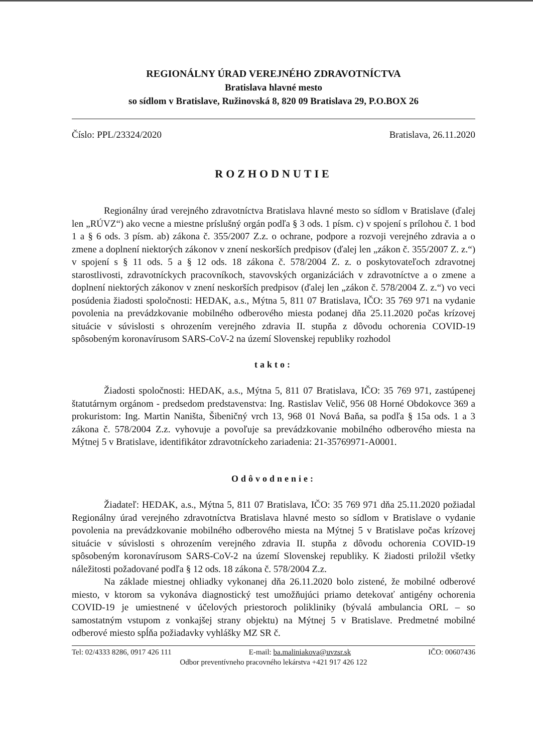REGIONÁLNY ÚRAD VEREJNÉHO ZDRAVOTNÍCTVA
Bratislava hlavné mesto
so sídlom v Bratislave, Ružinovská 8, 820 09 Bratislava 29, P.O.BOX 26
Číslo: PPL/23324/2020 Bratislava, 26.11.2020
ROZHODNUTIE
Regionálny úrad verejného zdravotníctva Bratislava hlavné mesto so sídlom v Bratislave (ďalej len „RÚVZ“) ako vecne a miestne príslušný orgán podľa § 3 ods. 1 písm. c) v spojení s prílohou č. 1 bod 1 a § 6 ods. 3 písm. ab) zákona č. 355/2007 Z.z. o ochrane, podpore a rozvoji verejného zdravia a o zmene a doplnení niektorých zákonov v znení neskorších predpisov (ďalej len „zákon č. 355/2007 Z. z.“) v spojení s § 11 ods. 5 a § 12 ods. 18 zákona č. 578/2004 Z. z. o poskytovateľoch zdravotnej starostlivosti, zdravotníckych pracovníkoch, stavovských organizáciách v zdravotníctve a o zmene a doplnení niektorých zákonov v znení neskorších predpisov (ďalej len „zákon č. 578/2004 Z. z.“) vo veci posúdenia žiadosti spoločnosti: HEDAK, a.s., Mýtna 5, 811 07 Bratislava, IČO: 35 769 971 na vydanie povolenia na prevádzkovanie mobilného odberového miesta podanej dňa 25.11.2020 počas krízovej situácie v súvislosti s ohrozením verejného zdravia II. stupňa z dôvodu ochorenia COVID-19 spôsobeným koronavírusom SARS-CoV-2 na území Slovenskej republiky rozhodol
takto:
Žiadosti spoločnosti: HEDAK, a.s., Mýtna 5, 811 07 Bratislava, IČO: 35 769 971, zastúpenej štatutárnym orgánom - predsedom predstavenstva: Ing. Rastislav Velič, 956 08 Horné Obdokovce 369 a prokuristom: Ing. Martin Naništa, Šibeničný vrch 13, 968 01 Nová Baňa, sa podľa § 15a ods. 1 a 3 zákona č. 578/2004 Z.z. vyhovuje a povoľuje sa prevádzkovanie mobilného odberového miesta na Mýtnej 5 v Bratislave, identifikátor zdravotníckeho zariadenia: 21-35769971-A0001.
Odôvodnenie:
Žiadateľ: HEDAK, a.s., Mýtna 5, 811 07 Bratislava, IČO: 35 769 971 dňa 25.11.2020 požiadal Regionálny úrad verejného zdravotníctva Bratislava hlavné mesto so sídlom v Bratislave o vydanie povolenia na prevádzkovanie mobilného odberového miesta na Mýtnej 5 v Bratislave počas krízovej situácie v súvislosti s ohrozením verejného zdravia II. stupňa z dôvodu ochorenia COVID-19 spôsobeným koronavírusom SARS-CoV-2 na území Slovenskej republiky. K žiadosti priložil všetky náležitosti požadované podľa § 12 ods. 18 zákona č. 578/2004 Z.z.
Na základe miestnej ohliadky vykonanej dňa 26.11.2020 bolo zistené, že mobilné odberové miesto, v ktorom sa vykonáva diagnostický test umožňujúci priamo detekovať antigény ochorenia COVID-19 je umiestnené v účelových priestoroch polikliniky (bývalá ambulancia ORL – so samostatným vstupom z vonkajšej strany objektu) na Mýtnej 5 v Bratislave. Predmetné mobilné odberové miesto spĺňa požiadavky vyhlášky MZ SR č.
Tel: 02/4333 8286, 0917 426 111 E-mail: ba.maliniakova@uvzsr.sk IČO: 00607436
Odbor preventívneho pracovného lekárstva +421 917 426 122